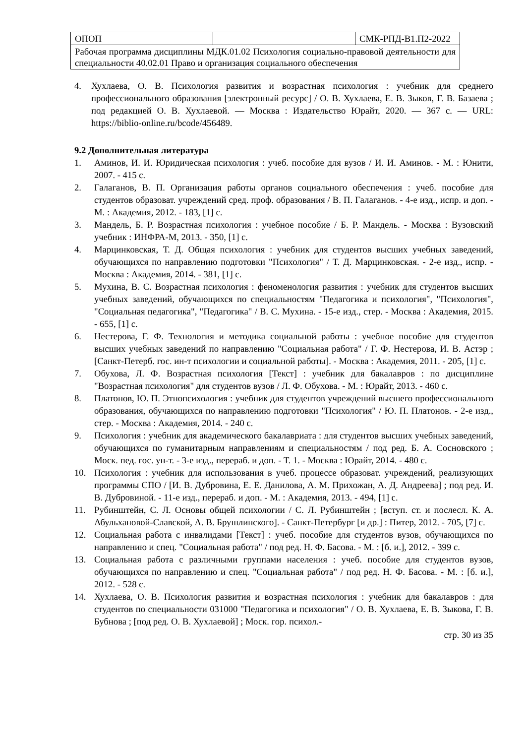| ОПОП | | СМК-РПД-В1.П2-2022 |
| Рабочая программа дисциплины МДК.01.02 Психология социально-правовой деятельности для специальности 40.02.01 Право и организация социального обеспечения | | |
4. Хухлаева, О. В. Психология развития и возрастная психология : учебник для среднего профессионального образования [электронный ресурс] / О. В. Хухлаева, Е. В. Зыков, Г. В. Базаева ; под редакцией О. В. Хухлаевой. — Москва : Издательство Юрайт, 2020. — 367 с. — URL: https://biblio-online.ru/bcode/456489.
9.2 Дополнительная литература
1. Аминов, И. И. Юридическая психология : учеб. пособие для вузов / И. И. Аминов. - М. : Юнити, 2007. - 415 с.
2. Галаганов, В. П. Организация работы органов социального обеспечения : учеб. пособие для студентов образоват. учреждений сред. проф. образования / В. П. Галаганов. - 4-е изд., испр. и доп. - М. : Академия, 2012. - 183, [1] с.
3. Мандель, Б. Р. Возрастная психология : учебное пособие / Б. Р. Мандель. - Москва : Вузовский учебник : ИНФРА-М, 2013. - 350, [1] с.
4. Марцинковская, Т. Д. Общая психология : учебник для студентов высших учебных заведений, обучающихся по направлению подготовки "Психология" / Т. Д. Марцинковская. - 2-е изд., испр. - Москва : Академия, 2014. - 381, [1] с.
5. Мухина, В. С. Возрастная психология : феноменология развития : учебник для студентов высших учебных заведений, обучающихся по специальностям "Педагогика и психология", "Психология", "Социальная педагогика", "Педагогика" / В. С. Мухина. - 15-е изд., стер. - Москва : Академия, 2015. - 655, [1] с.
6. Нестерова, Г. Ф. Технология и методика социальной работы : учебное пособие для студентов высших учебных заведений по направлению "Социальная работа" / Г. Ф. Нестерова, И. В. Астэр ; [Санкт-Петерб. гос. ин-т психологии и социальной работы]. - Москва : Академия, 2011. - 205, [1] с.
7. Обухова, Л. Ф. Возрастная психология [Текст] : учебник для бакалавров : по дисциплине "Возрастная психология" для студентов вузов / Л. Ф. Обухова. - М. : Юрайт, 2013. - 460 с.
8. Платонов, Ю. П. Этнопсихология : учебник для студентов учреждений высшего профессионального образования, обучающихся по направлению подготовки "Психология" / Ю. П. Платонов. - 2-е изд., стер. - Москва : Академия, 2014. - 240 с.
9. Психология : учебник для академического бакалавриата : для студентов высших учебных заведений, обучающихся по гуманитарным направлениям и специальностям / под ред. Б. А. Сосновского ; Моск. пед. гос. ун-т. - 3-е изд., перераб. и доп. - Т. 1. - Москва : Юрайт, 2014. - 480 с.
10. Психология : учебник для использования в учеб. процессе образоват. учреждений, реализующих программы СПО / [И. В. Дубровина, Е. Е. Данилова, А. М. Прихожан, А. Д. Андреева] ; под ред. И. В. Дубровиной. - 11-е изд., перераб. и доп. - М. : Академия, 2013. - 494, [1] с.
11. Рубинштейн, С. Л. Основы общей психологии / С. Л. Рубинштейн ; [вступ. ст. и послесл. К. А. Абульхановой-Славской, А. В. Брушлинского]. - Санкт-Петербург [и др.] : Питер, 2012. - 705, [7] с.
12. Социальная работа с инвалидами [Текст] : учеб. пособие для студентов вузов, обучающихся по направлению и спец. "Социальная работа" / под ред. Н. Ф. Басова. - М. : [б. и.], 2012. - 399 с.
13. Социальная работа с различными группами населения : учеб. пособие для студентов вузов, обучающихся по направлению и спец. "Социальная работа" / под ред. Н. Ф. Басова. - М. : [б. и.], 2012. - 528 с.
14. Хухлаева, О. В. Психология развития и возрастная психология : учебник для бакалавров : для студентов по специальности 031000 "Педагогика и психология" / О. В. Хухлаева, Е. В. Зыкова, Г. В. Бубнова ; [под ред. О. В. Хухлаевой] ; Моск. гор. психол.-
стр. 30 из 35